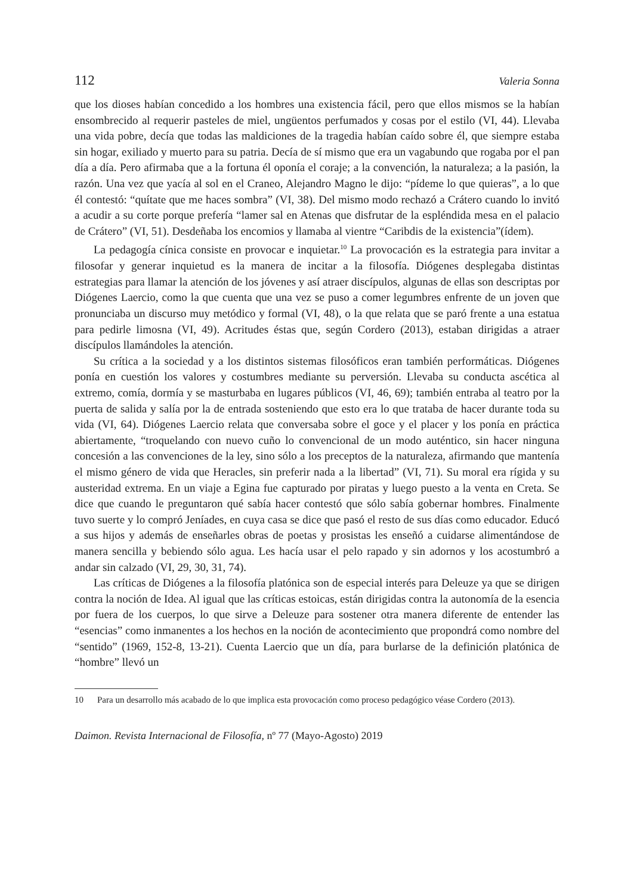112 Valeria Sonna
que los dioses habían concedido a los hombres una existencia fácil, pero que ellos mismos se la habían ensombrecido al requerir pasteles de miel, ungüentos perfumados y cosas por el estilo (VI, 44). Llevaba una vida pobre, decía que todas las maldiciones de la tragedia habían caído sobre él, que siempre estaba sin hogar, exiliado y muerto para su patria. Decía de sí mismo que era un vagabundo que rogaba por el pan día a día. Pero afirmaba que a la fortuna él oponía el coraje; a la convención, la naturaleza; a la pasión, la razón. Una vez que yacía al sol en el Craneo, Alejandro Magno le dijo: “pídeme lo que quieras”, a lo que él contestó: “quítate que me haces sombra” (VI, 38). Del mismo modo rechazó a Crátero cuando lo invitó a acudir a su corte porque prefería “lamer sal en Atenas que disfrutar de la espléndida mesa en el palacio de Crátero” (VI, 51). Desdeñaba los encomios y llamaba al vientre “Caribdis de la existencia”(ídem).
La pedagogía cínica consiste en provocar e inquietar.<sup>10</sup> La provocación es la estrategia para invitar a filosofar y generar inquietud es la manera de incitar a la filosofía. Diógenes desplegaba distintas estrategias para llamar la atención de los jóvenes y así atraer discípulos, algunas de ellas son descriptas por Diógenes Laercio, como la que cuenta que una vez se puso a comer legumbres enfrente de un joven que pronunciaba un discurso muy metódico y formal (VI, 48), o la que relata que se paró frente a una estatua para pedirle limosna (VI, 49). Acritudes éstas que, según Cordero (2013), estaban dirigidas a atraer discípulos llamándoles la atención.
Su crítica a la sociedad y a los distintos sistemas filosóficos eran también performáticas. Diógenes ponía en cuestión los valores y costumbres mediante su perversión. Llevaba su conducta ascética al extremo, comía, dormía y se masturbaba en lugares públicos (VI, 46, 69); también entraba al teatro por la puerta de salida y salía por la de entrada sosteniendo que esto era lo que trataba de hacer durante toda su vida (VI, 64). Diógenes Laercio relata que conversaba sobre el goce y el placer y los ponía en práctica abiertamente, “troquelando con nuevo cuño lo convencional de un modo auténtico, sin hacer ninguna concesión a las convenciones de la ley, sino sólo a los preceptos de la naturaleza, afirmando que mantenía el mismo género de vida que Heracles, sin preferir nada a la libertad” (VI, 71). Su moral era rígida y su austeridad extrema. En un viaje a Egina fue capturado por piratas y luego puesto a la venta en Creta. Se dice que cuando le preguntaron qué sabía hacer contestó que sólo sabía gobernar hombres. Finalmente tuvo suerte y lo compró Jeníades, en cuya casa se dice que pasó el resto de sus días como educador. Educó a sus hijos y además de enseñarles obras de poetas y prosistas les enseñó a cuidarse alimentándose de manera sencilla y bebiendo sólo agua. Les hacía usar el pelo rapado y sin adornos y los acostumbró a andar sin calzado (VI, 29, 30, 31, 74).
Las críticas de Diógenes a la filosofía platónica son de especial interés para Deleuze ya que se dirigen contra la noción de Idea. Al igual que las críticas estoicas, están dirigidas contra la autonomía de la esencia por fuera de los cuerpos, lo que sirve a Deleuze para sostener otra manera diferente de entender las “esencias” como inmanentes a los hechos en la noción de acontecimiento que propondrá como nombre del “sentido” (1969, 152-8, 13-21). Cuenta Laercio que un día, para burlarse de la definición platónica de “hombre” llevó un
10 Para un desarrollo más acabado de lo que implica esta provocación como proceso pedagógico véase Cordero (2013).
Daimon. Revista Internacional de Filosofía, nº 77 (Mayo-Agosto) 2019